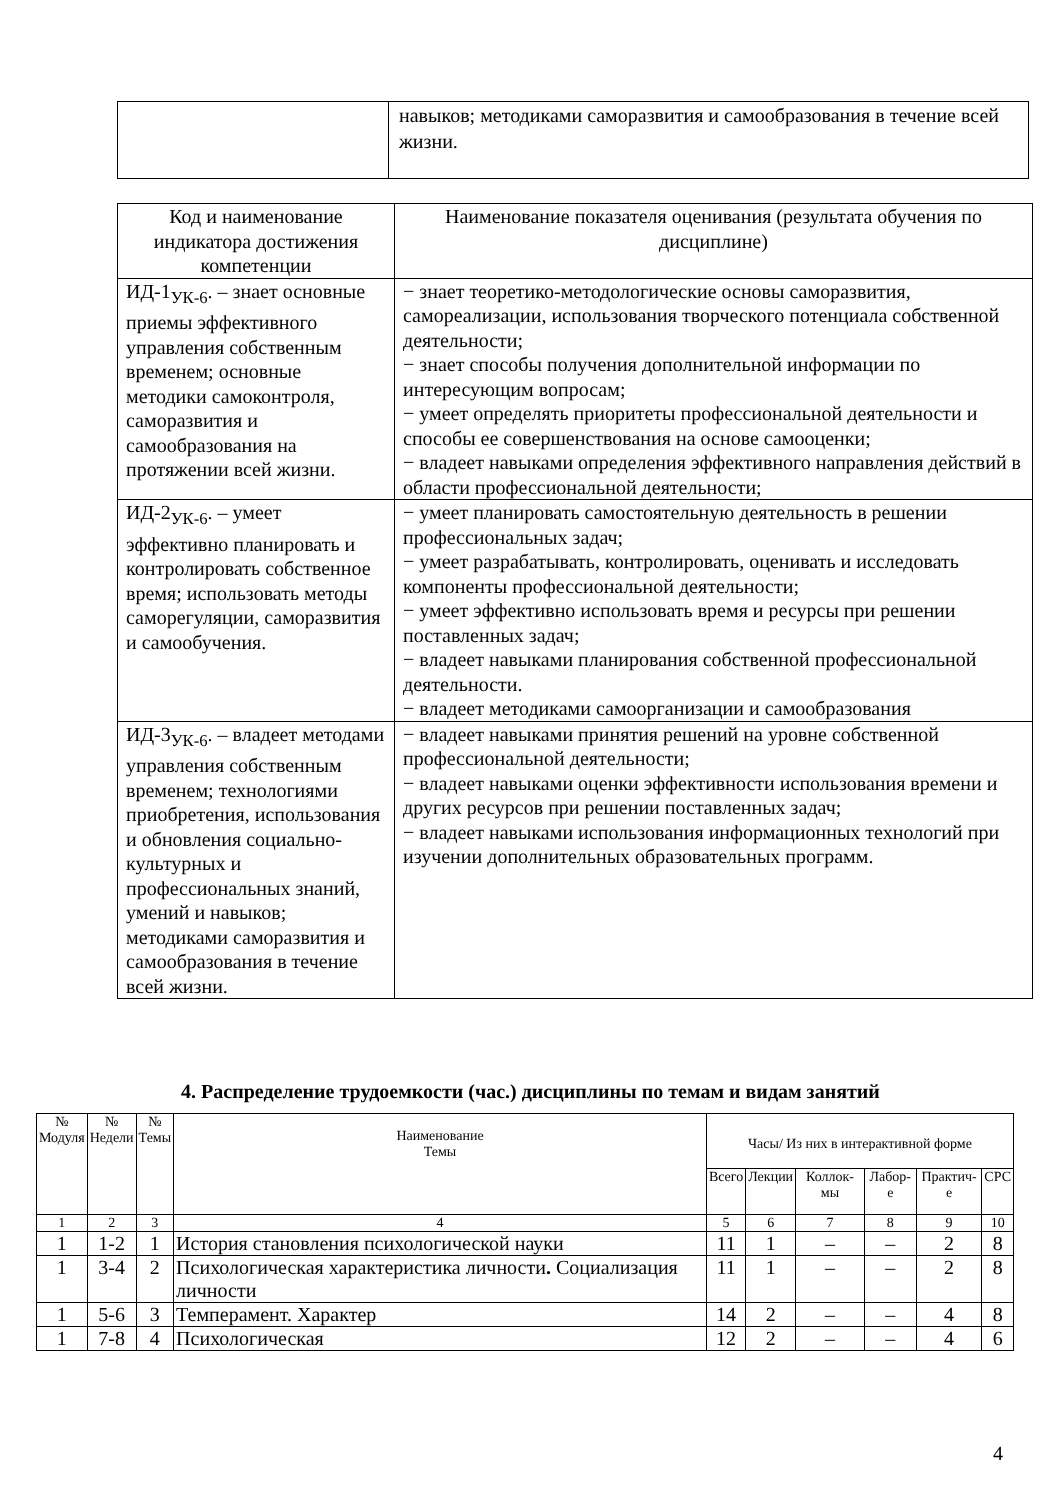| | навыков; методиками саморазвития и самообразования в течение всей жизни. |
| Код и наименование индикатора достижения компетенции | Наименование показателя оценивания (результата обучения по дисциплине) |
| --- | --- |
| ИД-1<sub>УК-6</sub>. – знает основные приемы эффективного управления собственным временем; основные методики самоконтроля, саморазвития и самообразования на протяжении всей жизни. | − знает теоретико-методологические основы саморазвития, самореализации, использования творческого потенциала собственной деятельности; − знает способы получения дополнительной информации по интересующим вопросам; − умеет определять приоритеты профессиональной деятельности и способы ее совершенствования на основе самооценки; − владеет навыками определения эффективного направления действий в области профессиональной деятельности; |
| ИД-2<sub>УК-6</sub>. – умеет эффективно планировать и контролировать собственное время; использовать методы саморегуляции, саморазвития и самообучения. | − умеет планировать самостоятельную деятельность в решении профессиональных задач; − умеет разрабатывать, контролировать, оценивать и исследовать компоненты профессиональной деятельности; − умеет эффективно использовать время и ресурсы при решении поставленных задач; − владеет навыками планирования собственной профессиональной деятельности. − владеет методиками самоорганизации и самообразования |
| ИД-3<sub>УК-6</sub>. – владеет методами управления собственным временем; технологиями приобретения, использования и обновления социально-культурных и профессиональных знаний, умений и навыков; методиками саморазвития и самообразования в течение всей жизни. | − владеет навыками принятия решений на уровне собственной профессиональной деятельности; − владеет навыками оценки эффективности использования времени и других ресурсов при решении поставленных задач; − владеет навыками использования информационных технологий при изучении дополнительных образовательных программ. |
4. Распределение трудоемкости (час.) дисциплины по темам и видам занятий
| № Модуля | № Недели | № Темы | Наименование Темы | Часы/ Из них в интерактивной форме | | | | | |
| --- | --- | --- | --- | --- | --- | --- | --- | --- | --- |
| | | | | Всего | Лекции | Коллок-мы | Лабор-е | Практич-е | СРС |
| 1 | 2 | 3 | 4 | 5 | 6 | 7 | 8 | 9 | 10 |
| 1 | 1-2 | 1 | История становления психологической науки | 11 | 1 | – | – | 2 | 8 |
| 1 | 3-4 | 2 | Психологическая характеристика личности . Социализация личности | 11 | 1 | – | – | 2 | 8 |
| 1 | 5-6 | 3 | Темперамент. Характер | 14 | 2 | – | – | 4 | 8 |
| 1 | 7-8 | 4 | Психологическая | 12 | 2 | – | – | 4 | 6 |
4